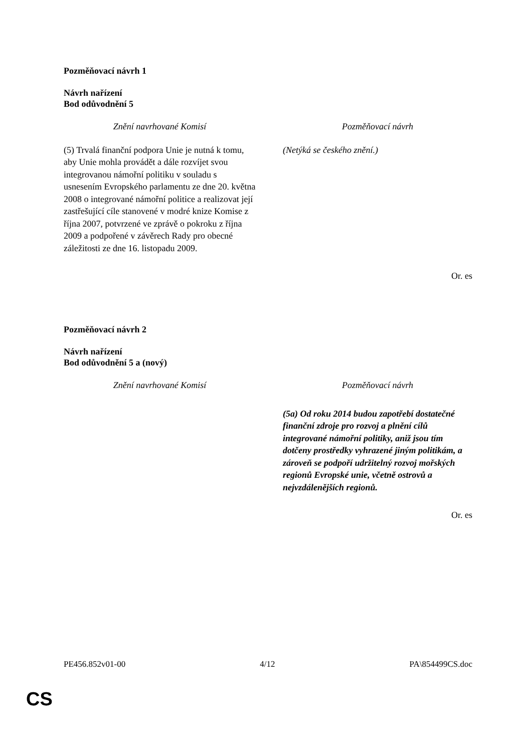Pozměňovací návrh 1
Návrh nařízení
Bod odůvodnění 5
| Znění navrhované Komisí | Pozměňovací návrh |
| --- | --- |
| (5) Trvalá finanční podpora Unie je nutná k tomu, aby Unie mohla provádět a dále rozvíjet svou integrovanou námořní politiku v souladu s usnesením Evropského parlamentu ze dne 20. května 2008 o integrované námořní politice a realizovat její zastřešující cíle stanovené v modré knize Komise z října 2007, potvrzené ve zprávě o pokroku z října 2009 a podpořené v závěrech Rady pro obecné záležitosti ze dne 16. listopadu 2009. | (Netýká se českého znění.) |
Or. es
Pozměňovací návrh 2
Návrh nařízení
Bod odůvodnění 5 a (nový)
| Znění navrhované Komisí | Pozměňovací návrh |
| --- | --- |
| | (5a) Od roku 2014 budou zapotřebí dostatečné finanční zdroje pro rozvoj a plnění cílů integrované námořní politiky, aniž jsou tím dotčeny prostředky vyhrazené jiným politikám, a zároveň se podpoří udržitelný rozvoj mořských regionů Evropské unie, včetně ostrovů a nejvzdálenějších regionů. |
Or. es
PE456.852v01-00 4/12 PA\854499CS.doc
CS